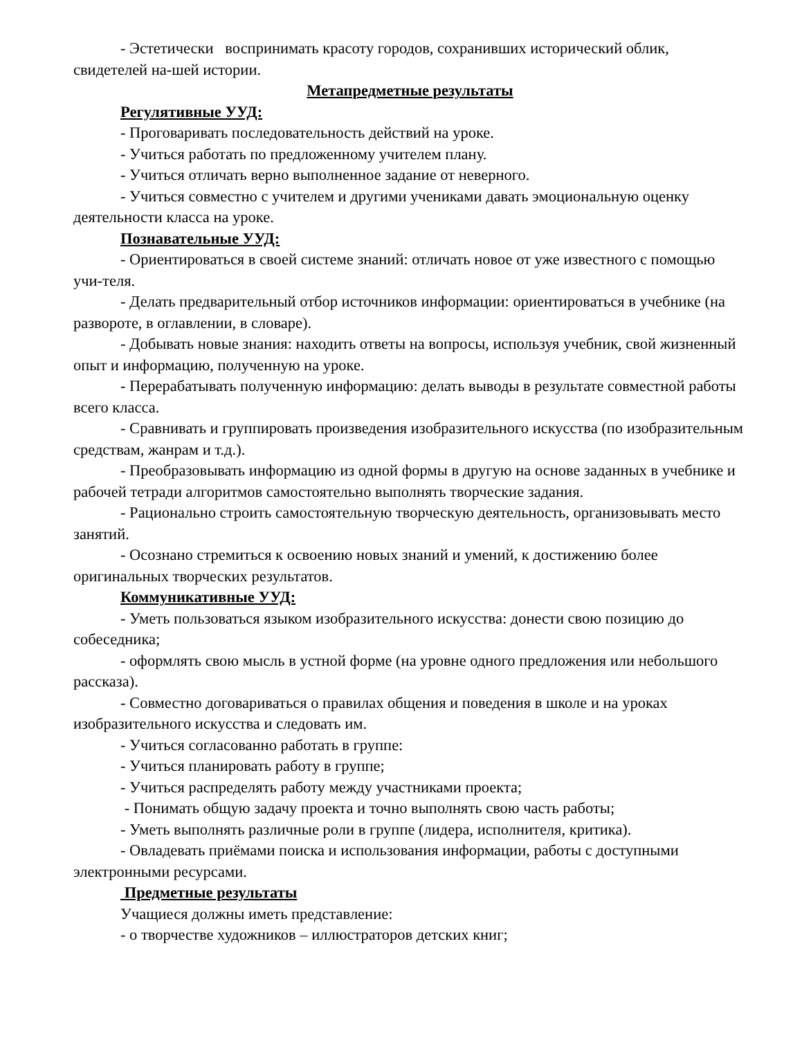- Эстетически воспринимать красоту городов, сохранивших исторический облик, свидетелей на-шей истории.
Метапредметные результаты
Регулятивные УУД:
- Проговаривать последовательность действий на уроке.
- Учиться работать по предложенному учителем плану.
- Учиться отличать верно выполненное задание от неверного.
- Учиться совместно с учителем и другими учениками давать эмоциональную оценку деятельности класса на уроке.
Познавательные УУД:
- Ориентироваться в своей системе знаний: отличать новое от уже известного с помощью учи-теля.
- Делать предварительный отбор источников информации: ориентироваться в учебнике (на развороте, в оглавлении, в словаре).
- Добывать новые знания: находить ответы на вопросы, используя учебник, свой жизненный опыт и информацию, полученную на уроке.
- Перерабатывать полученную информацию: делать выводы в результате совместной работы всего класса.
- Сравнивать и группировать произведения изобразительного искусства (по изобразительным средствам, жанрам и т.д.).
- Преобразовывать информацию из одной формы в другую на основе заданных в учебнике и рабочей тетради алгоритмов самостоятельно выполнять творческие задания.
- Рационально строить самостоятельную творческую деятельность, организовывать место занятий.
- Осознано стремиться к освоению новых знаний и умений, к достижению более оригинальных творческих результатов.
Коммуникативные УУД:
- Уметь пользоваться языком изобразительного искусства: донести свою позицию до собеседника;
- оформлять свою мысль в устной форме (на уровне одного предложения или небольшого рассказа).
- Совместно договариваться о правилах общения и поведения в школе и на уроках изобразительного искусства и следовать им.
- Учиться согласованно работать в группе:
- Учиться планировать работу в группе;
- Учиться распределять работу между участниками проекта;
- Понимать общую задачу проекта и точно выполнять свою часть работы;
- Уметь выполнять различные роли в группе (лидера, исполнителя, критика).
- Овладевать приёмами поиска и использования информации, работы с доступными электронными ресурсами.
Предметные результаты
Учащиеся должны иметь представление:
- о творчестве художников – иллюстраторов детских книг;